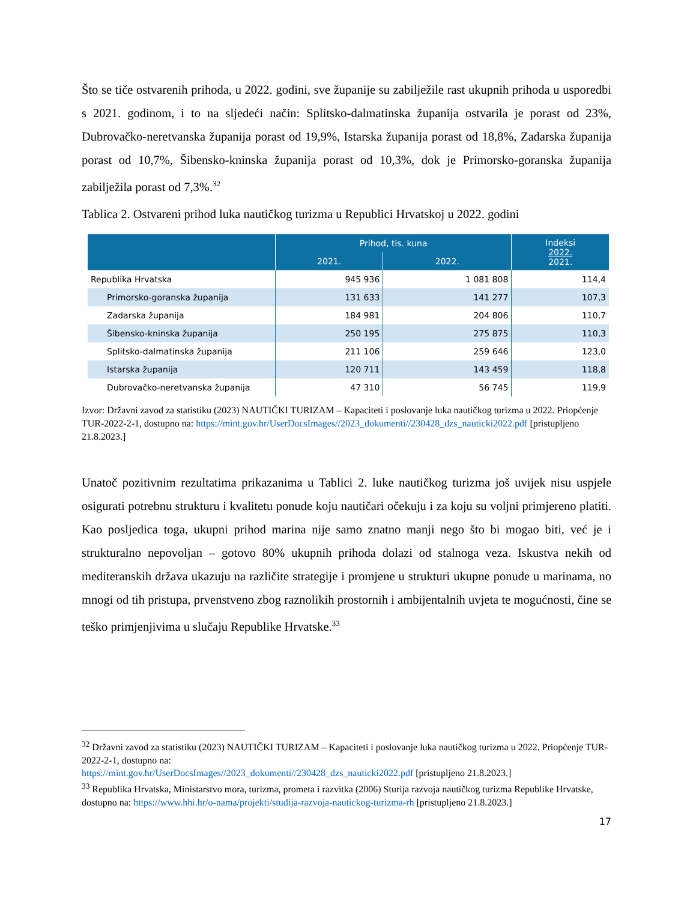Što se tiče ostvarenih prihoda, u 2022. godini, sve županije su zabilježile rast ukupnih prihoda u usporedbi s 2021. godinom, i to na sljedeći način: Splitsko-dalmatinska županija ostvarila je porast od 23%, Dubrovačko-neretvanska županija porast od 19,9%, Istarska županija porast od 18,8%, Zadarska županija porast od 10,7%, Šibensko-kninska županija porast od 10,3%, dok je Primorsko-goranska županija zabilježila porast od 7,3%.<sup>32</sup>
Tablica 2. Ostvareni prihod luka nautičkog turizma u Republici Hrvatskoj u 2022. godini
| | Prihod, tis. kuna | | Indeksi 2022. 2021. |
| --- | --- | --- | --- |
| | 2021. | 2022. | |
| Republika Hrvatska | 945 936 | 1 081 808 | 114,4 |
| Primorsko-goranska županija | 131 633 | 141 277 | 107,3 |
| Zadarska županija | 184 981 | 204 806 | 110,7 |
| Šibensko-kninska županija | 250 195 | 275 875 | 110,3 |
| Splitsko-dalmatinska županija | 211 106 | 259 646 | 123,0 |
| Istarska županija | 120 711 | 143 459 | 118,8 |
| Dubrovačko-neretvanska županija | 47 310 | 56 745 | 119,9 |
Izvor: Državni zavod za statistiku (2023) NAUTIČKI TURIZAM – Kapaciteti i poslovanje luka nautičkog turizma u 2022. Priopćenje TUR-2022-2-1, dostupno na: https://mint.gov.hr/UserDocsImages//2023_dokumenti//230428_dzs_nauticki2022.pdf [pristupljeno 21.8.2023.]
Unatoč pozitivnim rezultatima prikazanima u Tablici 2. luke nautičkog turizma još uvijek nisu uspjele osigurati potrebnu strukturu i kvalitetu ponude koju nautičari očekuju i za koju su voljni primjereno platiti. Kao posljedica toga, ukupni prihod marina nije samo znatno manji nego što bi mogao biti, već je i strukturalno nepovoljan – gotovo 80% ukupnih prihoda dolazi od stalnoga veza. Iskustva nekih od mediteranskih država ukazuju na različite strategije i promjene u strukturi ukupne ponude u marinama, no mnogi od tih pristupa, prvenstveno zbog raznolikih prostornih i ambijentalnih uvjeta te mogućnosti, čine se teško primjenjivima u slučaju Republike Hrvatske.<sup>33</sup>
<sup>32</sup> Državni zavod za statistiku (2023) NAUTIČKI TURIZAM – Kapaciteti i poslovanje luka nautičkog turizma u 2022. Priopćenje TUR-2022-2-1, dostupno na:
https://mint.gov.hr/UserDocsImages//2023_dokumenti//230428_dzs_nauticki2022.pdf [pristupljeno 21.8.2023.]
<sup>33</sup> Republika Hrvatska, Ministarstvo mora, turizma, prometa i razvitka (2006) Sturija razvoja nautičkog turizma Republike Hrvatske, dostupno na: https://www.hhi.hr/o-nama/projekti/studija-razvoja-nautickog-turizma-rh [pristupljeno 21.8.2023.]
17